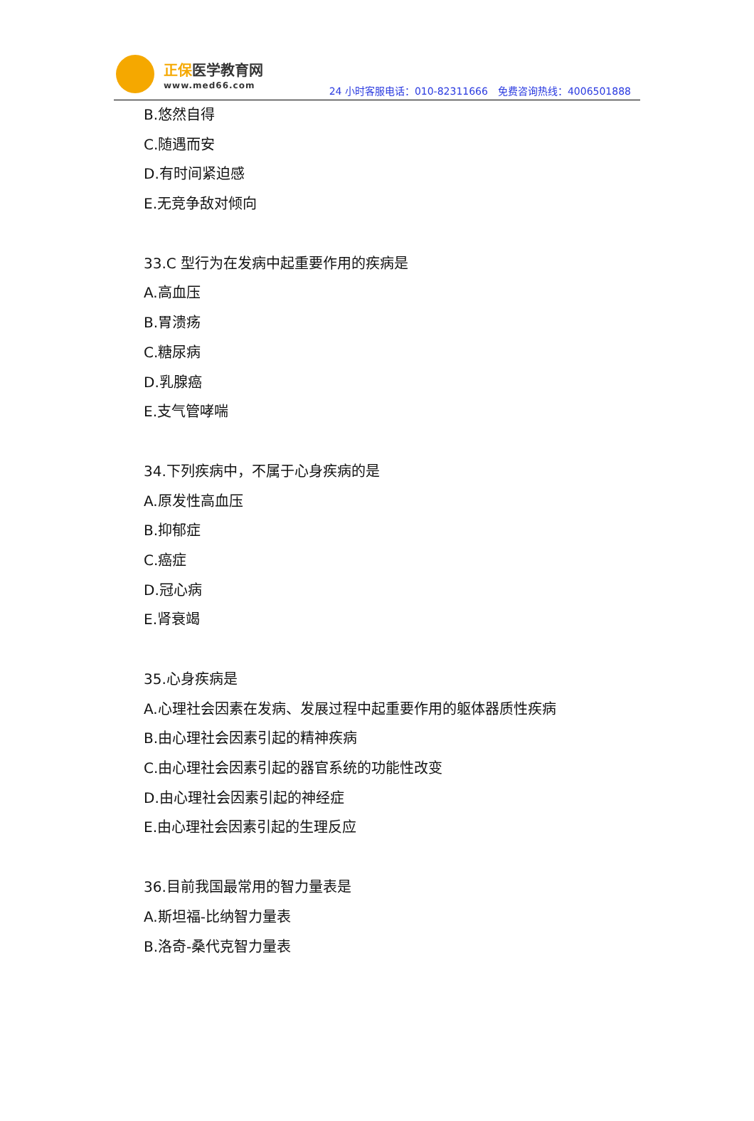正保医学教育网
www.med66.com
24 小时客服电话：010-82311666　免费咨询热线：4006501888
B.悠然自得
C.随遇而安
D.有时间紧迫感
E.无竞争敌对倾向
33.C 型行为在发病中起重要作用的疾病是
A.高血压
B.胃溃疡
C.糖尿病
D.乳腺癌
E.支气管哮喘
34.下列疾病中，不属于心身疾病的是
A.原发性高血压
B.抑郁症
C.癌症
D.冠心病
E.肾衰竭
35.心身疾病是
A.心理社会因素在发病、发展过程中起重要作用的躯体器质性疾病
B.由心理社会因素引起的精神疾病
C.由心理社会因素引起的器官系统的功能性改变
D.由心理社会因素引起的神经症
E.由心理社会因素引起的生理反应
36.目前我国最常用的智力量表是
A.斯坦福-比纳智力量表
B.洛奇-桑代克智力量表